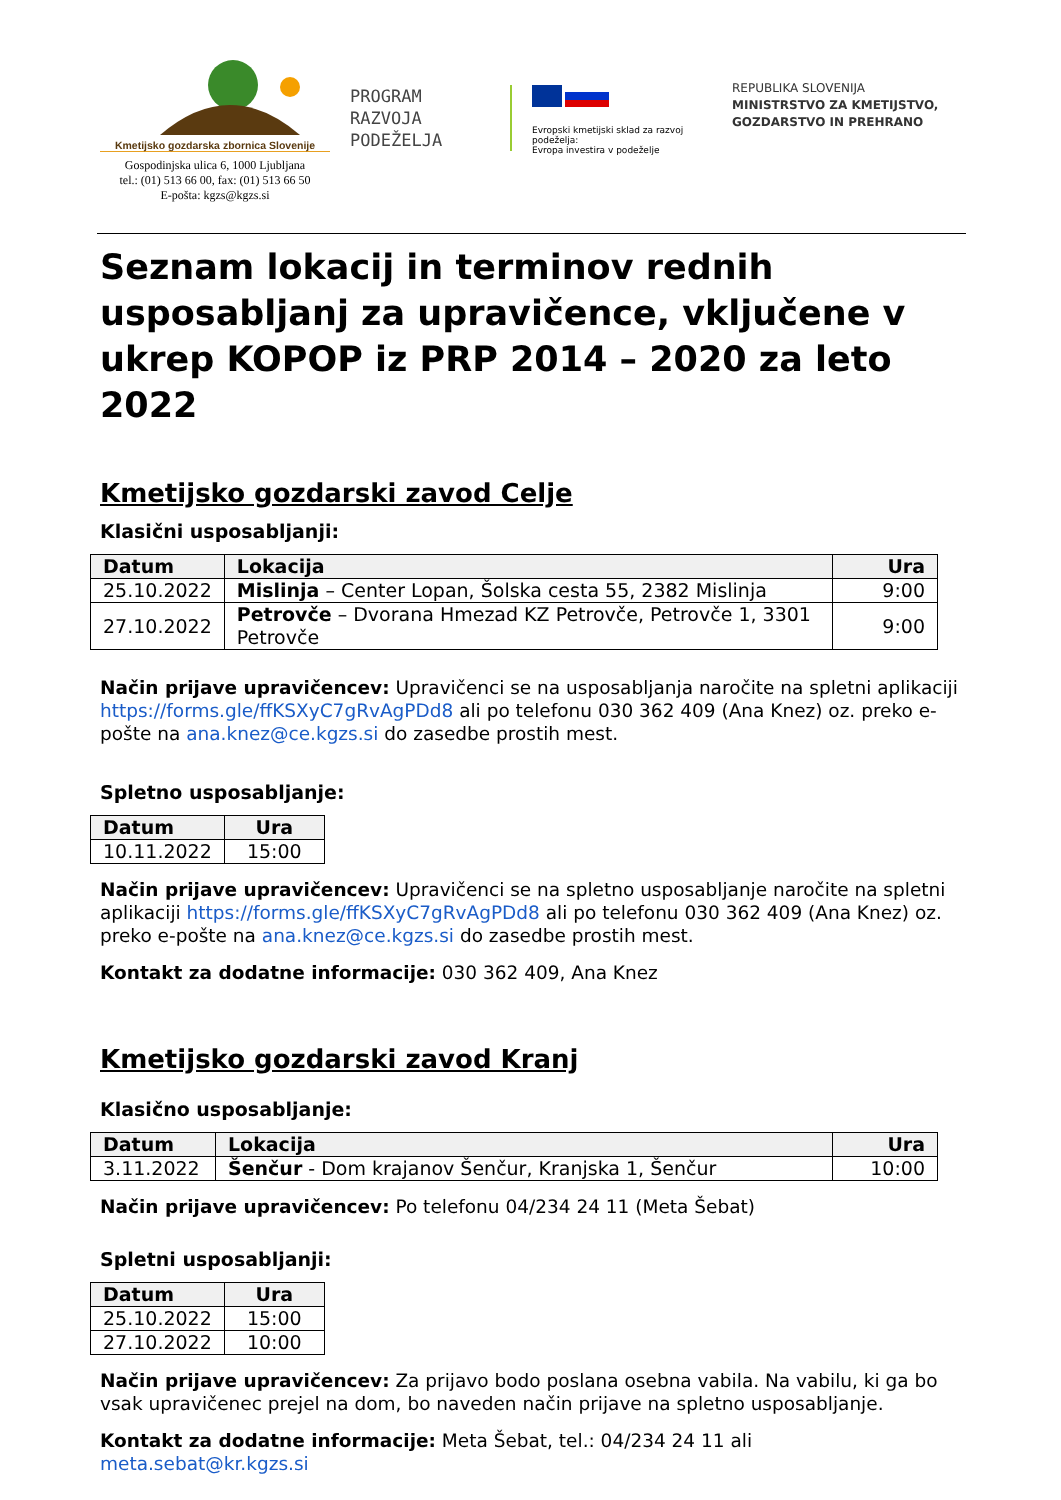Kmetijsko gozdarska zbornica Slovenije
Gospodinjska ulica 6, 1000 Ljubljana
tel.: (01) 513 66 00, fax: (01) 513 66 50
E-pošta: kgzs@kgzs.si
PROGRAM
RAZVOJA
PODEŽELJA
Evropski kmetijski sklad za razvoj podeželja:
Evropa investira v podeželje
REPUBLIKA SLOVENIJA
MINISTRSTVO ZA KMETIJSTVO,
GOZDARSTVO IN PREHRANO
Seznam lokacij in terminov rednih usposabljanj za upravičence, vključene v ukrep KOPOP iz PRP 2014 – 2020 za leto 2022
Kmetijsko gozdarski zavod Celje
Klasični usposabljanji:
| Datum | Lokacija | Ura |
| --- | --- | --- |
| 25.10.2022 | Mislinja – Center Lopan, Šolska cesta 55, 2382 Mislinja | 9:00 |
| 27.10.2022 | Petrovče – Dvorana Hmezad KZ Petrovče, Petrovče 1, 3301 Petrovče | 9:00 |
Način prijave upravičencev: Upravičenci se na usposabljanja naročite na spletni aplikaciji https://forms.gle/ffKSXyC7gRvAgPDd8 ali po telefonu 030 362 409 (Ana Knez) oz. preko e-pošte na ana.knez@ce.kgzs.si do zasedbe prostih mest.
Spletno usposabljanje:
| Datum | Ura |
| --- | --- |
| 10.11.2022 | 15:00 |
Način prijave upravičencev: Upravičenci se na spletno usposabljanje naročite na spletni aplikaciji https://forms.gle/ffKSXyC7gRvAgPDd8 ali po telefonu 030 362 409 (Ana Knez) oz. preko e-pošte na ana.knez@ce.kgzs.si do zasedbe prostih mest.
Kontakt za dodatne informacije: 030 362 409, Ana Knez
Kmetijsko gozdarski zavod Kranj
Klasično usposabljanje:
| Datum | Lokacija | Ura |
| --- | --- | --- |
| 3.11.2022 | Šenčur - Dom krajanov Šenčur, Kranjska 1, Šenčur | 10:00 |
Način prijave upravičencev: Po telefonu 04/234 24 11 (Meta Šebat)
Spletni usposabljanji:
| Datum | Ura |
| --- | --- |
| 25.10.2022 | 15:00 |
| 27.10.2022 | 10:00 |
Način prijave upravičencev: Za prijavo bodo poslana osebna vabila. Na vabilu, ki ga bo vsak upravičenec prejel na dom, bo naveden način prijave na spletno usposabljanje.
Kontakt za dodatne informacije: Meta Šebat, tel.: 04/234 24 11 ali meta.sebat@kr.kgzs.si